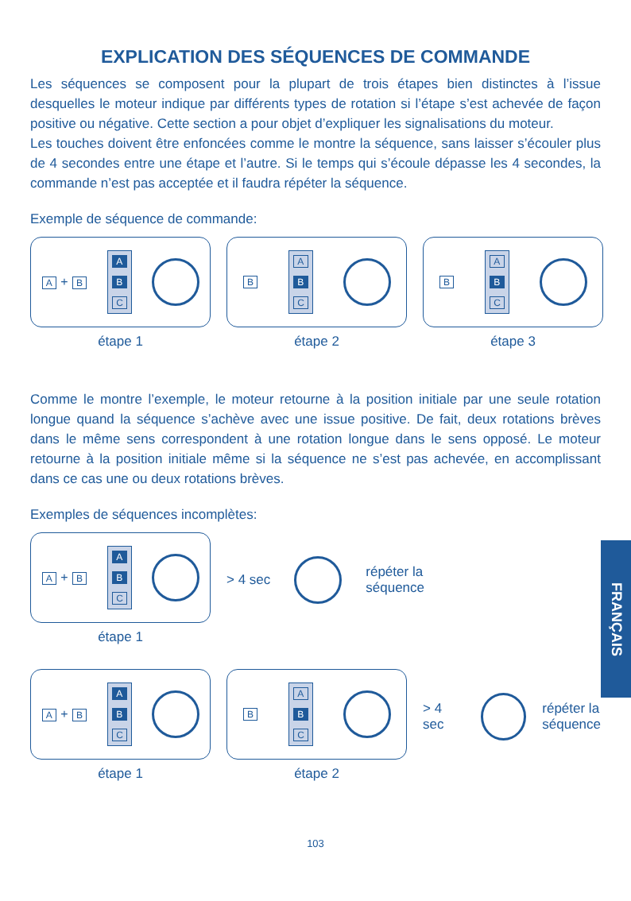EXPLICATION DES SÉQUENCES DE COMMANDE
Les séquences se composent pour la plupart de trois étapes bien distinctes à l’issue desquelles le moteur indique par différents types de rotation si l’étape s’est achevée de façon positive ou négative. Cette section a pour objet d’expliquer les signalisations du moteur.
Les touches doivent être enfoncées comme le montre la séquence, sans laisser s’écouler plus de 4 secondes entre une étape et l’autre. Si le temps qui s’écoule dépasse les 4 secondes, la commande n’est pas acceptée et il faudra répéter la séquence.
Exemple de séquence de commande:
A + B
A
B
C
étape 1
B
A
B
C
étape 2
B
A
B
C
étape 3
Comme le montre l’exemple, le moteur retourne à la position initiale par une seule rotation longue quand la séquence s’achève avec une issue positive. De fait, deux rotations brèves dans le même sens correspondent à une rotation longue dans le sens opposé. Le moteur retourne à la position initiale même si la séquence ne s’est pas achevée, en accomplissant dans ce cas une ou deux rotations brèves.
Exemples de séquences incomplètes:
A + B
A
B
C
étape 1
> 4 sec
répéter la
séquence
A + B
A
B
C
étape 1
B
A
B
C
étape 2
> 4 sec
répéter la
séquence
103
FRANÇAIS